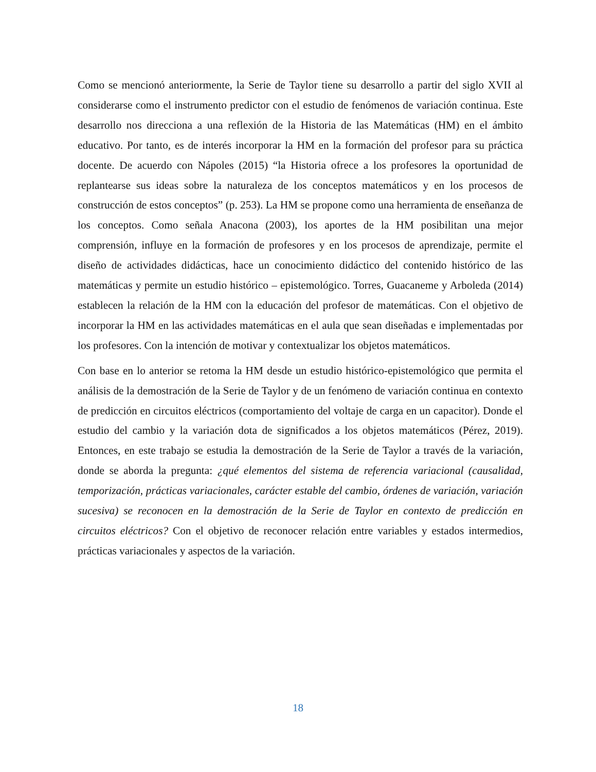Como se mencionó anteriormente, la Serie de Taylor tiene su desarrollo a partir del siglo XVII al considerarse como el instrumento predictor con el estudio de fenómenos de variación continua. Este desarrollo nos direcciona a una reflexión de la Historia de las Matemáticas (HM) en el ámbito educativo. Por tanto, es de interés incorporar la HM en la formación del profesor para su práctica docente. De acuerdo con Nápoles (2015) “la Historia ofrece a los profesores la oportunidad de replantearse sus ideas sobre la naturaleza de los conceptos matemáticos y en los procesos de construcción de estos conceptos” (p. 253). La HM se propone como una herramienta de enseñanza de los conceptos. Como señala Anacona (2003), los aportes de la HM posibilitan una mejor comprensión, influye en la formación de profesores y en los procesos de aprendizaje, permite el diseño de actividades didácticas, hace un conocimiento didáctico del contenido histórico de las matemáticas y permite un estudio histórico – epistemológico. Torres, Guacaneme y Arboleda (2014) establecen la relación de la HM con la educación del profesor de matemáticas. Con el objetivo de incorporar la HM en las actividades matemáticas en el aula que sean diseñadas e implementadas por los profesores. Con la intención de motivar y contextualizar los objetos matemáticos.
Con base en lo anterior se retoma la HM desde un estudio histórico-epistemológico que permita el análisis de la demostración de la Serie de Taylor y de un fenómeno de variación continua en contexto de predicción en circuitos eléctricos (comportamiento del voltaje de carga en un capacitor). Donde el estudio del cambio y la variación dota de significados a los objetos matemáticos (Pérez, 2019). Entonces, en este trabajo se estudia la demostración de la Serie de Taylor a través de la variación, donde se aborda la pregunta: ¿qué elementos del sistema de referencia variacional (causalidad, temporización, prácticas variacionales, carácter estable del cambio, órdenes de variación, variación sucesiva) se reconocen en la demostración de la Serie de Taylor en contexto de predicción en circuitos eléctricos? Con el objetivo de reconocer relación entre variables y estados intermedios, prácticas variacionales y aspectos de la variación.
18